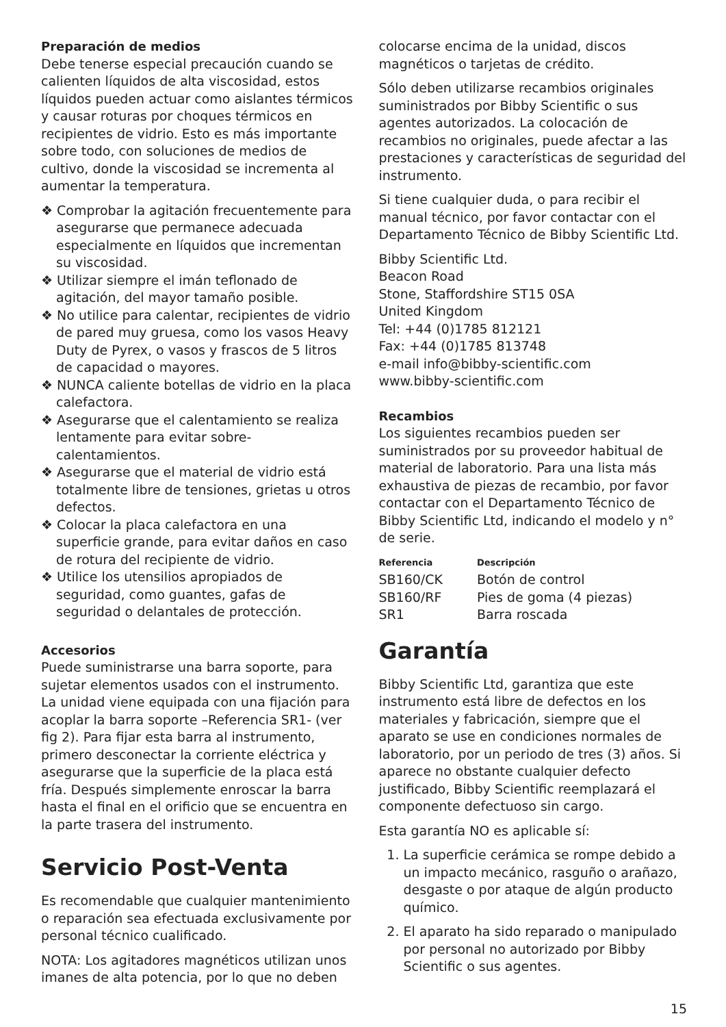Preparación de medios
Debe tenerse especial precaución cuando se calienten líquidos de alta viscosidad, estos líquidos pueden actuar como aislantes térmicos y causar roturas por choques térmicos en recipientes de vidrio. Esto es más importante sobre todo, con soluciones de medios de cultivo, donde la viscosidad se incrementa al aumentar la temperatura.
❖ Comprobar la agitación frecuentemente para asegurarse que permanece adecuada especialmente en líquidos que incrementan su viscosidad.
❖ Utilizar siempre el imán teflonado de agitación, del mayor tamaño posible.
❖ No utilice para calentar, recipientes de vidrio de pared muy gruesa, como los vasos Heavy Duty de Pyrex, o vasos y frascos de 5 litros de capacidad o mayores.
❖ NUNCA caliente botellas de vidrio en la placa calefactora.
❖ Asegurarse que el calentamiento se realiza lentamente para evitar sobre-calentamientos.
❖ Asegurarse que el material de vidrio está totalmente libre de tensiones, grietas u otros defectos.
❖ Colocar la placa calefactora en una superficie grande, para evitar daños en caso de rotura del recipiente de vidrio.
❖ Utilice los utensilios apropiados de seguridad, como guantes, gafas de seguridad o delantales de protección.
Accesorios
Puede suministrarse una barra soporte, para sujetar elementos usados con el instrumento. La unidad viene equipada con una fijación para acoplar la barra soporte –Referencia SR1- (ver fig 2). Para fijar esta barra al instrumento, primero desconectar la corriente eléctrica y asegurarse que la superficie de la placa está fría. Después simplemente enroscar la barra hasta el final en el orificio que se encuentra en la parte trasera del instrumento.
Servicio Post-Venta
Es recomendable que cualquier mantenimiento o reparación sea efectuada exclusivamente por personal técnico cualificado.
NOTA: Los agitadores magnéticos utilizan unos imanes de alta potencia, por lo que no deben
colocarse encima de la unidad, discos magnéticos o tarjetas de crédito.
Sólo deben utilizarse recambios originales suministrados por Bibby Scientific o sus agentes autorizados. La colocación de recambios no originales, puede afectar a las prestaciones y características de seguridad del instrumento.
Si tiene cualquier duda, o para recibir el manual técnico, por favor contactar con el Departamento Técnico de Bibby Scientific Ltd.
Bibby Scientific Ltd.
Beacon Road
Stone, Staffordshire ST15 0SA
United Kingdom
Tel: +44 (0)1785 812121
Fax: +44 (0)1785 813748
e-mail info@bibby-scientific.com
www.bibby-scientific.com
Recambios
Los siguientes recambios pueden ser suministrados por su proveedor habitual de material de laboratorio. Para una lista más exhaustiva de piezas de recambio, por favor contactar con el Departamento Técnico de Bibby Scientific Ltd, indicando el modelo y n° de serie.
| Referencia | Descripción |
| --- | --- |
| SB160/CK | Botón de control |
| SB160/RF | Pies de goma (4 piezas) |
| SR1 | Barra roscada |
Garantía
Bibby Scientific Ltd, garantiza que este instrumento está libre de defectos en los materiales y fabricación, siempre que el aparato se use en condiciones normales de laboratorio, por un periodo de tres (3) años. Si aparece no obstante cualquier defecto justificado, Bibby Scientific reemplazará el componente defectuoso sin cargo.
Esta garantía NO es aplicable sí:
1. La superficie cerámica se rompe debido a un impacto mecánico, rasguño o arañazo, desgaste o por ataque de algún producto químico.
2. El aparato ha sido reparado o manipulado por personal no autorizado por Bibby Scientific o sus agentes.
15